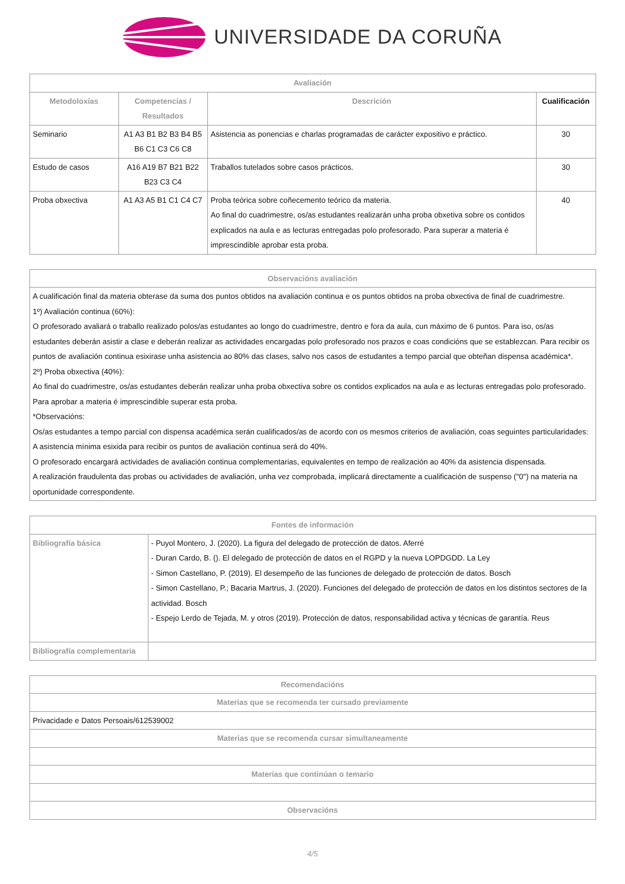UNIVERSIDADE DA CORUÑA
| Avaliación | | | |
| --- | --- | --- | --- |
| Metodoloxías | Competencias / Resultados | Descrición | Cualificación |
| Seminario | A1 A3 B1 B2 B3 B4 B5 B6 C1 C3 C6 C8 | Asistencia as ponencias e charlas programadas de carácter expositivo e práctico. | 30 |
| Estudo de casos | A16 A19 B7 B21 B22 B23 C3 C4 | Traballos tutelados sobre casos prácticos. | 30 |
| Proba obxectiva | A1 A3 A5 B1 C1 C4 C7 | Proba teórica sobre coñecemento teórico da materia. Ao final do cuadrimestre, os/as estudantes realizarán unha proba obxetiva sobre os contidos explicados na aula e as lecturas entregadas polo profesorado. Para superar a materia é imprescindible aprobar esta proba. | 40 |
| Observacións avaliación |
| --- |
| A cualificación final da materia obterase da suma dos puntos obtidos na avaliación continua e os puntos obtidos na proba obxectiva de final de cuadrimestre. 1º) Avaliación continua (60%): O profesorado avaliará o traballo realizado polos/as estudantes ao longo do cuadrimestre, dentro e fora da aula, cun máximo de 6 puntos. Para iso, os/as estudantes deberán asistir a clase e deberán realizar as actividades encargadas polo profesorado nos prazos e coas condicións que se establezcan. Para recibir os puntos de avaliación continua esixirase unha asistencia ao 80% das clases, salvo nos casos de estudantes a tempo parcial que obteñan dispensa académica*. 2º) Proba obxectiva (40%): Ao final do cuadrimestre, os/as estudantes deberán realizar unha proba obxectiva sobre os contidos explicados na aula e as lecturas entregadas polo profesorado. Para aprobar a materia é imprescindible superar esta proba. *Observacións: Os/as estudantes a tempo parcial con dispensa académica serán cualificados/as de acordo con os mesmos criterios de avaliación, coas seguintes particularidades: A asistencia mínima esixida para recibir os puntos de avaliación continua será do 40%. O profesorado encargará actividades de avaliación continua complementarias, equivalentes en tempo de realización ao 40% da asistencia dispensada. A realización fraudulenta das probas ou actividades de avaliación, unha vez comprobada, implicará directamente a cualificación de suspenso ("0") na materia na oportunidade correspondente. |
| Fontes de información | |
| --- | --- |
| Bibliografía básica | - Puyol Montero, J. (2020). La figura del delegado de protección de datos. Aferré - Duran Cardo, B. (). El delegado de protección de datos en el RGPD y la nueva LOPDGDD. La Ley - Simon Castellano, P. (2019). El desempeño de las funciones de delegado de protección de datos. Bosch - Simon Castellano, P.; Bacaria Martrus, J. (2020). Funciones del delegado de protección de datos en los distintos sectores de la actividad. Bosch - Espejo Lerdo de Tejada, M. y otros (2019). Protección de datos, responsabilidad activa y técnicas de garantía. Reus |
| Bibliografía complementaria | |
| Recomendacións |
| --- |
| Materias que se recomenda ter cursado previamente |
| Privacidade e Datos Persoais/612539002 |
| Materias que se recomenda cursar simultaneamente |
| Materias que continúan o temario |
| Observacións |
4/5